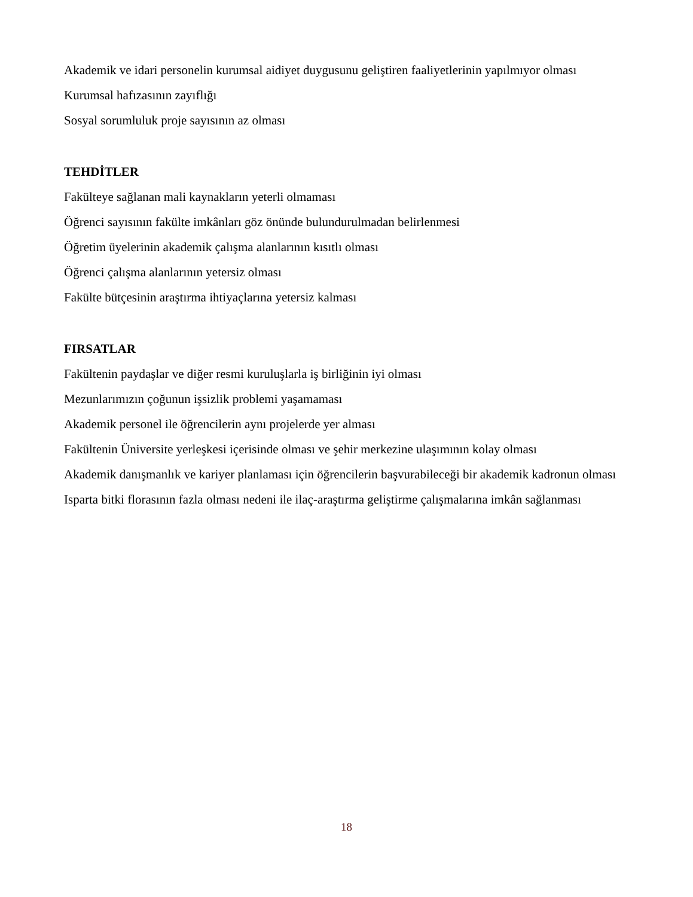Akademik ve idari personelin kurumsal aidiyet duygusunu geliştiren faaliyetlerinin yapılmıyor olması
Kurumsal hafızasının zayıflığı
Sosyal sorumluluk proje sayısının az olması
TEHDİTLER
Fakülteye sağlanan mali kaynakların yeterli olmaması
Öğrenci sayısının fakülte imkânları göz önünde bulundurulmadan belirlenmesi
Öğretim üyelerinin akademik çalışma alanlarının kısıtlı olması
Öğrenci çalışma alanlarının yetersiz olması
Fakülte bütçesinin araştırma ihtiyaçlarına yetersiz kalması
FIRSATLAR
Fakültenin paydaşlar ve diğer resmi kuruluşlarla iş birliğinin iyi olması
Mezunlarımızın çoğunun işsizlik problemi yaşamaması
Akademik personel ile öğrencilerin aynı projelerde yer alması
Fakültenin Üniversite yerleşkesi içerisinde olması ve şehir merkezine ulaşımının kolay olması
Akademik danışmanlık ve kariyer planlaması için öğrencilerin başvurabileceği bir akademik kadronun olması
Isparta bitki florasının fazla olması nedeni ile ilaç-araştırma geliştirme çalışmalarına imkân sağlanması
18